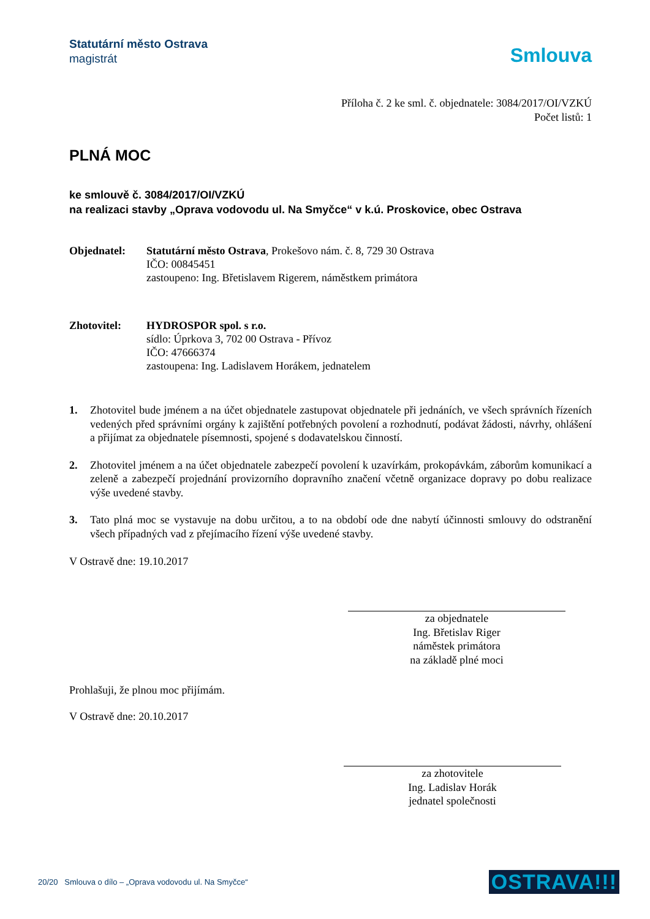Statutární město Ostrava
magistrát
Smlouva
Příloha č. 2 ke sml. č. objednatele: 3084/2017/OI/VZKÚ
Počet listů: 1
PLNÁ MOC
ke smlouvě č. 3084/2017/OI/VZKÚ
na realizaci stavby „Oprava vodovodu ul. Na Smyčce“ v k.ú. Proskovice, obec Ostrava
Objednatel: Statutární město Ostrava, Prokešovo nám. č. 8, 729 30 Ostrava
IČO: 00845451
zastoupeno: Ing. Břetislavem Rigerem, náměstkem primátora
Zhotovitel: HYDROSPOR spol. s r.o.
sídlo: Úprkova 3, 702 00 Ostrava - Přívoz
IČO: 47666374
zastoupena: Ing. Ladislavem Horákem, jednatelem
1. Zhotovitel bude jménem a na účet objednatele zastupovat objednatele při jednáních, ve všech správních řízeních vedených před správními orgány k zajištění potřebných povolení a rozhodnutí, podávat žádosti, návrhy, ohlášení a přijímat za objednatele písemnosti, spojené s dodavatelskou činností.
2. Zhotovitel jménem a na účet objednatele zabezpečí povolení k uzavírkám, prokopávkám, záborům komunikací a zeleně a zabezpečí projednání provizorního dopravního značení včetně organizace dopravy po dobu realizace výše uvedené stavby.
3. Tato plná moc se vystavuje na dobu určitou, a to na období ode dne nabytí účinnosti smlouvy do odstranění všech případných vad z přejímacího řízení výše uvedené stavby.
V Ostravě dne: 19.10.2017
za objednatele
Ing. Břetislav Riger
náměstek primátora
na základě plné moci
Prohlašuji, že plnou moc přijímám.
V Ostravě dne: 20.10.2017
za zhotovitele
Ing. Ladislav Horák
jednatel společnosti
20/20 Smlouva o dílo – „Oprava vodovodu ul. Na Smyčce“OSTRAVA!!!